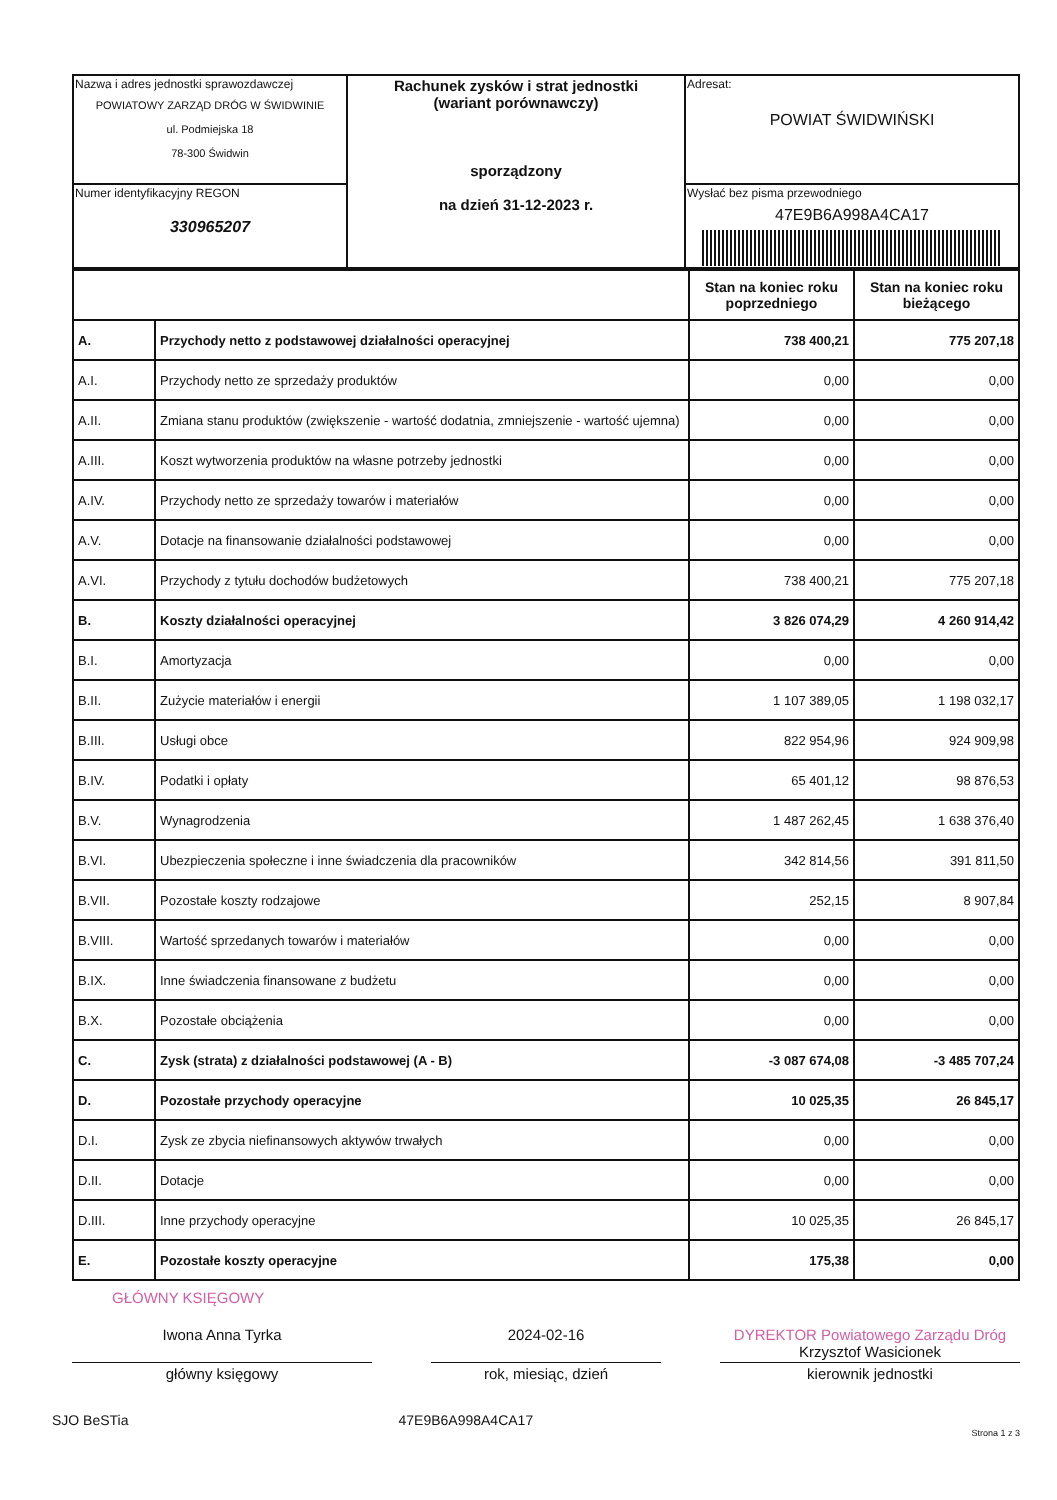| Nazwa i adres jednostki sprawozdawczej POWIATOWY ZARZĄD DRÓG W ŚWIDWINIE ul. Podmiejska 18 78-300 Świdwin | Rachunek zysków i strat jednostki (wariant porównawczy) sporządzony na dzień 31-12-2023 r. | Adresat: POWIAT ŚWIDWIŃSKI |
| Numer identyfikacyjny REGON 330965207 | | Wysłać bez pisma przewodniego 47E9B6A998A4CA17 |
| | | Stan na koniec roku poprzedniego | Stan na koniec roku bieżącego |
| A. | Przychody netto z podstawowej działalności operacyjnej | 738 400,21 | 775 207,18 |
| A.I. | Przychody netto ze sprzedaży produktów | 0,00 | 0,00 |
| A.II. | Zmiana stanu produktów (zwiększenie - wartość dodatnia, zmniejszenie - wartość ujemna) | 0,00 | 0,00 |
| A.III. | Koszt wytworzenia produktów na własne potrzeby jednostki | 0,00 | 0,00 |
| A.IV. | Przychody netto ze sprzedaży towarów i materiałów | 0,00 | 0,00 |
| A.V. | Dotacje na finansowanie działalności podstawowej | 0,00 | 0,00 |
| A.VI. | Przychody z tytułu dochodów budżetowych | 738 400,21 | 775 207,18 |
| B. | Koszty działalności operacyjnej | 3 826 074,29 | 4 260 914,42 |
| B.I. | Amortyzacja | 0,00 | 0,00 |
| B.II. | Zużycie materiałów i energii | 1 107 389,05 | 1 198 032,17 |
| B.III. | Usługi obce | 822 954,96 | 924 909,98 |
| B.IV. | Podatki i opłaty | 65 401,12 | 98 876,53 |
| B.V. | Wynagrodzenia | 1 487 262,45 | 1 638 376,40 |
| B.VI. | Ubezpieczenia społeczne i inne świadczenia dla pracowników | 342 814,56 | 391 811,50 |
| B.VII. | Pozostałe koszty rodzajowe | 252,15 | 8 907,84 |
| B.VIII. | Wartość sprzedanych towarów i materiałów | 0,00 | 0,00 |
| B.IX. | Inne świadczenia finansowane z budżetu | 0,00 | 0,00 |
| B.X. | Pozostałe obciążenia | 0,00 | 0,00 |
| C. | Zysk (strata) z działalności podstawowej (A - B) | -3 087 674,08 | -3 485 707,24 |
| D. | Pozostałe przychody operacyjne | 10 025,35 | 26 845,17 |
| D.I. | Zysk ze zbycia niefinansowych aktywów trwałych | 0,00 | 0,00 |
| D.II. | Dotacje | 0,00 | 0,00 |
| D.III. | Inne przychody operacyjne | 10 025,35 | 26 845,17 |
| E. | Pozostałe koszty operacyjne | 175,38 | 0,00 |
GŁÓWNY KSIĘGOWY
Iwona Anna Tyrka 2024-02-16 DYREKTOR Powiatowego Zarządu Dróg Krzysztof Wasicionek
główny księgowy rok, miesiąc, dzień kierownik jednostki
SJO BeSTia 47E9B6A998A4CA17
Strona 1 z 3